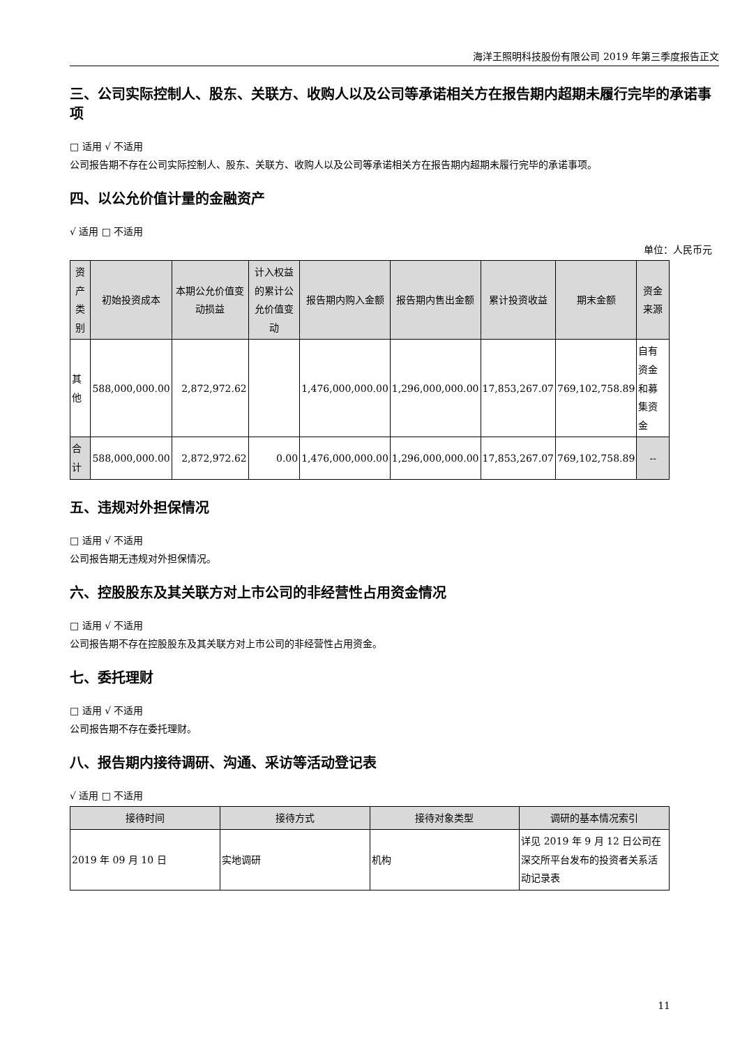海洋王照明科技股份有限公司 2019 年第三季度报告正文
三、公司实际控制人、股东、关联方、收购人以及公司等承诺相关方在报告期内超期未履行完毕的承诺事项
□ 适用 √ 不适用
公司报告期不存在公司实际控制人、股东、关联方、收购人以及公司等承诺相关方在报告期内超期未履行完毕的承诺事项。
四、以公允价值计量的金融资产
√ 适用 □ 不适用
单位：人民币元
| 资产类别 | 初始投资成本 | 本期公允价值变动损益 | 计入权益的累计公允价值变动 | 报告期内购入金额 | 报告期内售出金额 | 累计投资收益 | 期末金额 | 资金来源 |
| --- | --- | --- | --- | --- | --- | --- | --- | --- |
| 其他 | 588,000,000.00 | 2,872,972.62 | | 1,476,000,000.00 | 1,296,000,000.00 | 17,853,267.07 | 769,102,758.89 | 自有资金和募集资金 |
| 合计 | 588,000,000.00 | 2,872,972.62 | 0.00 | 1,476,000,000.00 | 1,296,000,000.00 | 17,853,267.07 | 769,102,758.89 | -- |
五、违规对外担保情况
□ 适用 √ 不适用
公司报告期无违规对外担保情况。
六、控股股东及其关联方对上市公司的非经营性占用资金情况
□ 适用 √ 不适用
公司报告期不存在控股股东及其关联方对上市公司的非经营性占用资金。
七、委托理财
□ 适用 √ 不适用
公司报告期不存在委托理财。
八、报告期内接待调研、沟通、采访等活动登记表
√ 适用 □ 不适用
| 接待时间 | 接待方式 | 接待对象类型 | 调研的基本情况索引 |
| --- | --- | --- | --- |
| 2019 年 09 月 10 日 | 实地调研 | 机构 | 详见 2019 年 9 月 12 日公司在深交所平台发布的投资者关系活动记录表 |
11